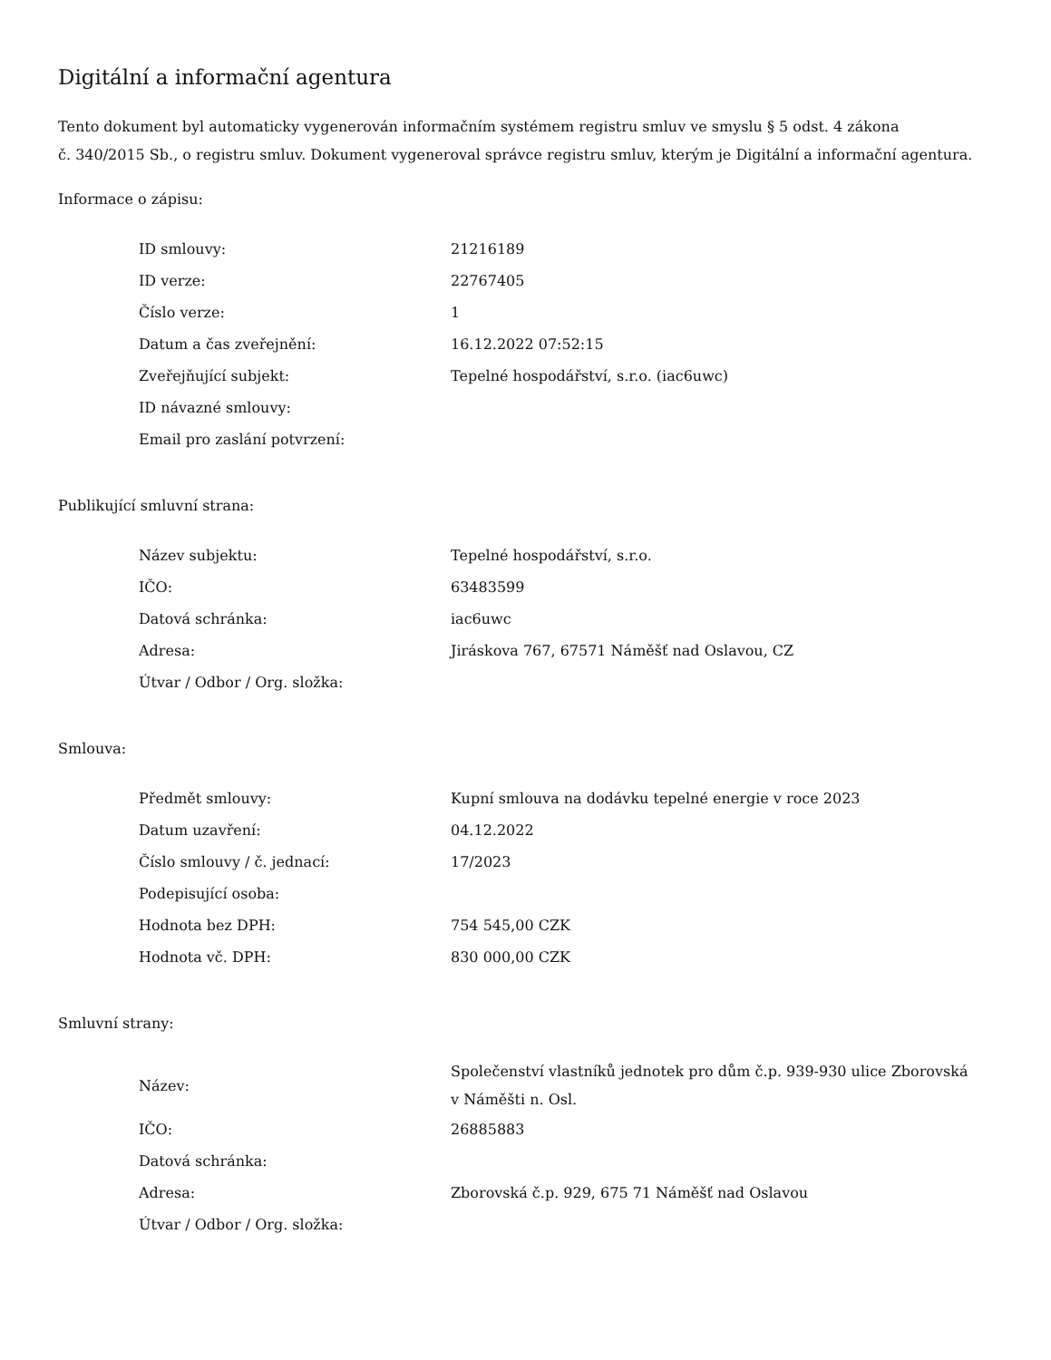Digitální a informační agentura
Tento dokument byl automaticky vygenerován informačním systémem registru smluv ve smyslu § 5 odst. 4 zákona
č. 340/2015 Sb., o registru smluv. Dokument vygeneroval správce registru smluv, kterým je Digitální a informační agentura.
Informace o zápisu:
| ID smlouvy: | 21216189 |
| ID verze: | 22767405 |
| Číslo verze: | 1 |
| Datum a čas zveřejnění: | 16.12.2022 07:52:15 |
| Zveřejňující subjekt: | Tepelné hospodářství, s.r.o. (iac6uwc) |
| ID návazné smlouvy: | |
| Email pro zaslání potvrzení: | |
Publikující smluvní strana:
| Název subjektu: | Tepelné hospodářství, s.r.o. |
| IČO: | 63483599 |
| Datová schránka: | iac6uwc |
| Adresa: | Jiráskova 767, 67571 Náměšť nad Oslavou, CZ |
| Útvar / Odbor / Org. složka: | |
Smlouva:
| Předmět smlouvy: | Kupní smlouva na dodávku tepelné energie v roce 2023 |
| Datum uzavření: | 04.12.2022 |
| Číslo smlouvy / č. jednací: | 17/2023 |
| Podepisující osoba: | |
| Hodnota bez DPH: | 754 545,00 CZK |
| Hodnota vč. DPH: | 830 000,00 CZK |
Smluvní strany:
| Název: | Společenství vlastníků jednotek pro dům č.p. 939-930 ulice Zborovská v Náměšti n. Osl. |
| IČO: | 26885883 |
| Datová schránka: | |
| Adresa: | Zborovská č.p. 929, 675 71 Náměšť nad Oslavou |
| Útvar / Odbor / Org. složka: | |